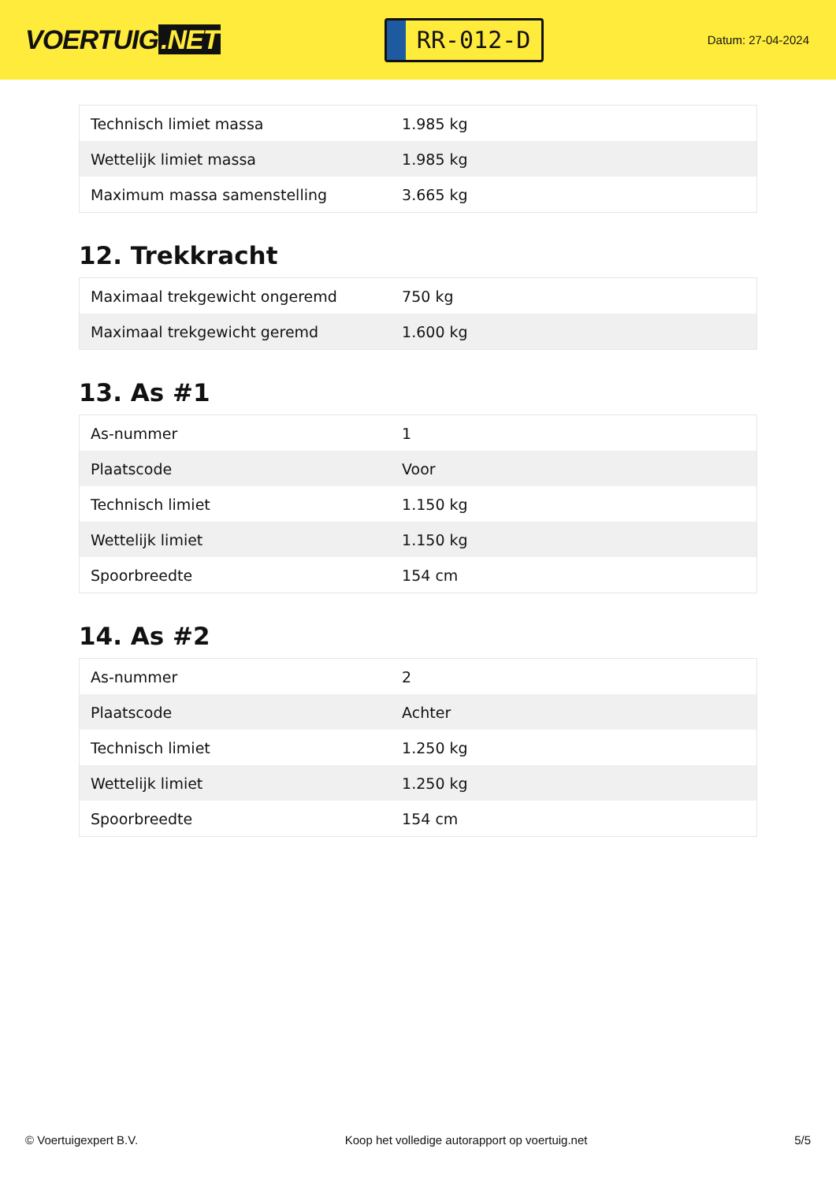VOERTUIG.NET
RR-012-D
Datum: 27-04-2024
| Technisch limiet massa | 1.985 kg |
| Wettelijk limiet massa | 1.985 kg |
| Maximum massa samenstelling | 3.665 kg |
12. Trekkracht
| Maximaal trekgewicht ongeremd | 750 kg |
| Maximaal trekgewicht geremd | 1.600 kg |
13. As #1
| As-nummer | 1 |
| Plaatscode | Voor |
| Technisch limiet | 1.150 kg |
| Wettelijk limiet | 1.150 kg |
| Spoorbreedte | 154 cm |
14. As #2
| As-nummer | 2 |
| Plaatscode | Achter |
| Technisch limiet | 1.250 kg |
| Wettelijk limiet | 1.250 kg |
| Spoorbreedte | 154 cm |
© Voertuigexpert B.V. Koop het volledige autorapport op voertuig.net 5/5